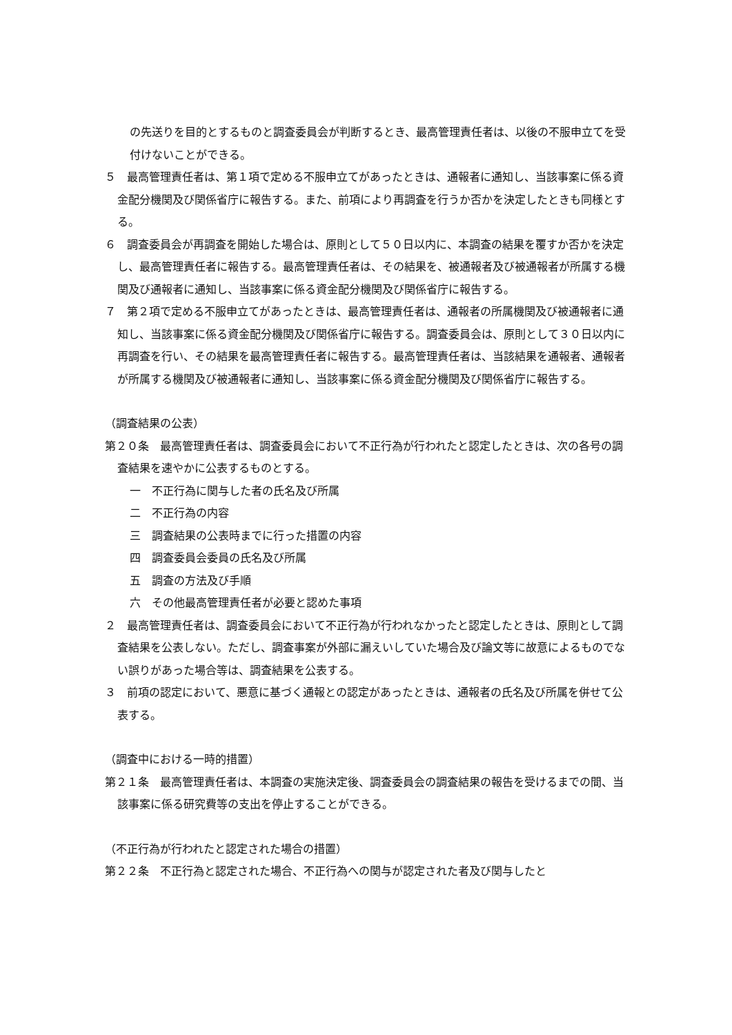の先送りを目的とするものと調査委員会が判断するとき、最高管理責任者は、以後の不服申立てを受付けないことができる。
５　最高管理責任者は、第１項で定める不服申立てがあったときは、通報者に通知し、当該事案に係る資金配分機関及び関係省庁に報告する。また、前項により再調査を行うか否かを決定したときも同様とする。
６　調査委員会が再調査を開始した場合は、原則として５０日以内に、本調査の結果を覆すか否かを決定し、最高管理責任者に報告する。最高管理責任者は、その結果を、被通報者及び被通報者が所属する機関及び通報者に通知し、当該事案に係る資金配分機関及び関係省庁に報告する。
７　第２項で定める不服申立てがあったときは、最高管理責任者は、通報者の所属機関及び被通報者に通知し、当該事案に係る資金配分機関及び関係省庁に報告する。調査委員会は、原則として３０日以内に再調査を行い、その結果を最高管理責任者に報告する。最高管理責任者は、当該結果を通報者、通報者が所属する機関及び被通報者に通知し、当該事案に係る資金配分機関及び関係省庁に報告する。
（調査結果の公表）
第２０条　最高管理責任者は、調査委員会において不正行為が行われたと認定したときは、次の各号の調査結果を速やかに公表するものとする。
一　不正行為に関与した者の氏名及び所属
二　不正行為の内容
三　調査結果の公表時までに行った措置の内容
四　調査委員会委員の氏名及び所属
五　調査の方法及び手順
六　その他最高管理責任者が必要と認めた事項
２　最高管理責任者は、調査委員会において不正行為が行われなかったと認定したときは、原則として調査結果を公表しない。ただし、調査事案が外部に漏えいしていた場合及び論文等に故意によるものでない誤りがあった場合等は、調査結果を公表する。
３　前項の認定において、悪意に基づく通報との認定があったときは、通報者の氏名及び所属を併せて公表する。
（調査中における一時的措置）
第２１条　最高管理責任者は、本調査の実施決定後、調査委員会の調査結果の報告を受けるまでの間、当該事案に係る研究費等の支出を停止することができる。
（不正行為が行われたと認定された場合の措置）
第２２条　不正行為と認定された場合、不正行為への関与が認定された者及び関与したと